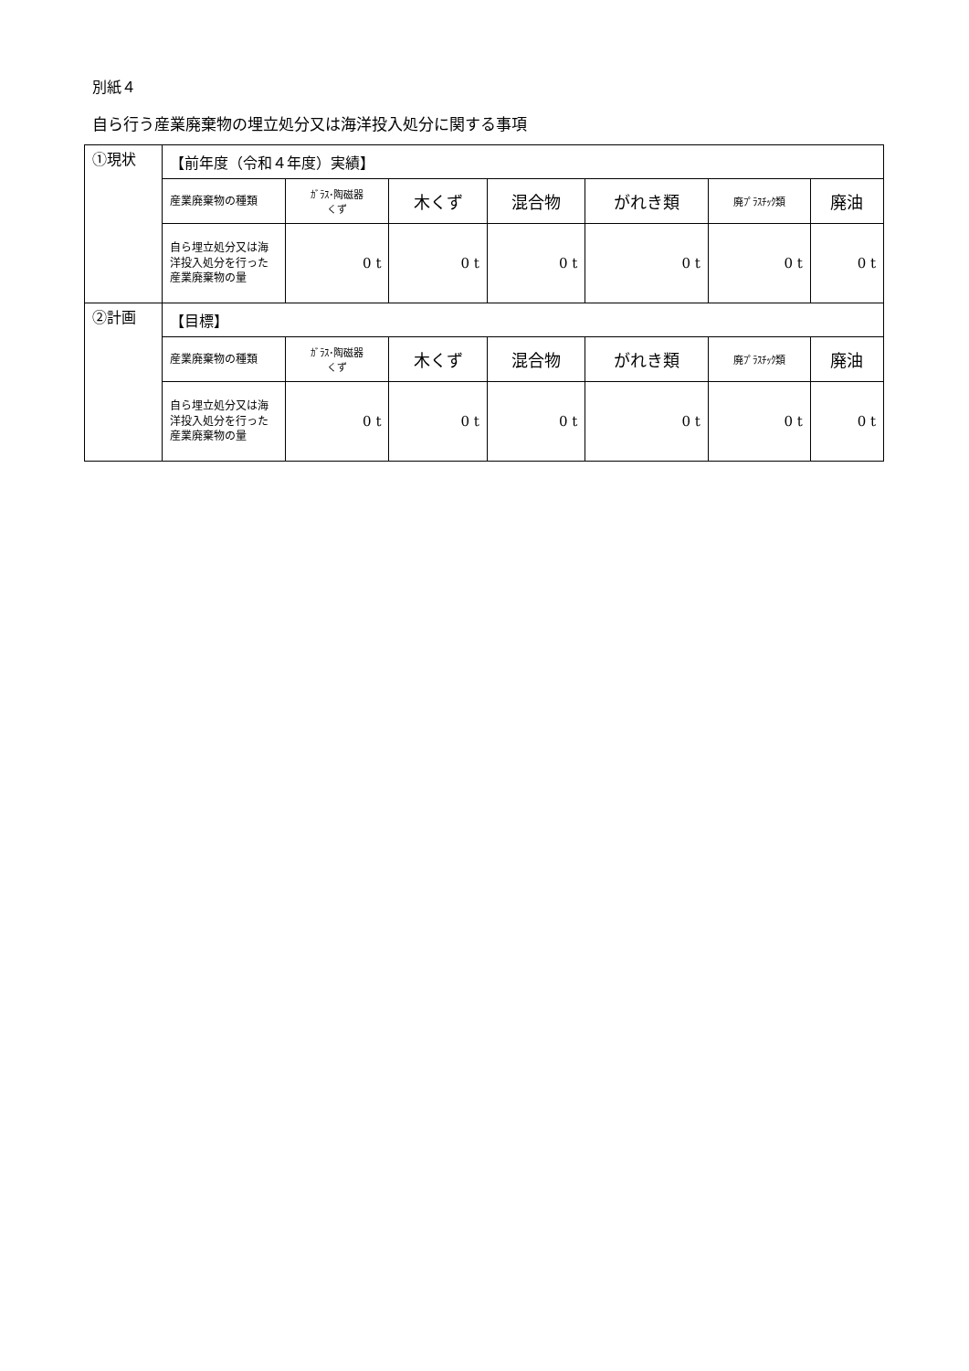別紙４
自ら行う産業廃棄物の埋立処分又は海洋投入処分に関する事項
| ①現状 | 【前年度（令和４年度）実績】 | | | | | | |
| | 産業廃棄物の種類 | ｶﾞﾗｽ･陶磁器 くず | 木くず | 混合物 | がれき類 | 廃ﾌﾟﾗｽﾁｯｸ類 | 廃油 |
| | 自ら埋立処分又は海洋投入処分を行った産業廃棄物の量 | 0 t | 0 t | 0 t | 0 t | 0 t | 0 t |
| ②計画 | 【目標】 | | | | | | |
| | 産業廃棄物の種類 | ｶﾞﾗｽ･陶磁器 くず | 木くず | 混合物 | がれき類 | 廃ﾌﾟﾗｽﾁｯｸ類 | 廃油 |
| | 自ら埋立処分又は海洋投入処分を行った産業廃棄物の量 | 0 t | 0 t | 0 t | 0 t | 0 t | 0 t |